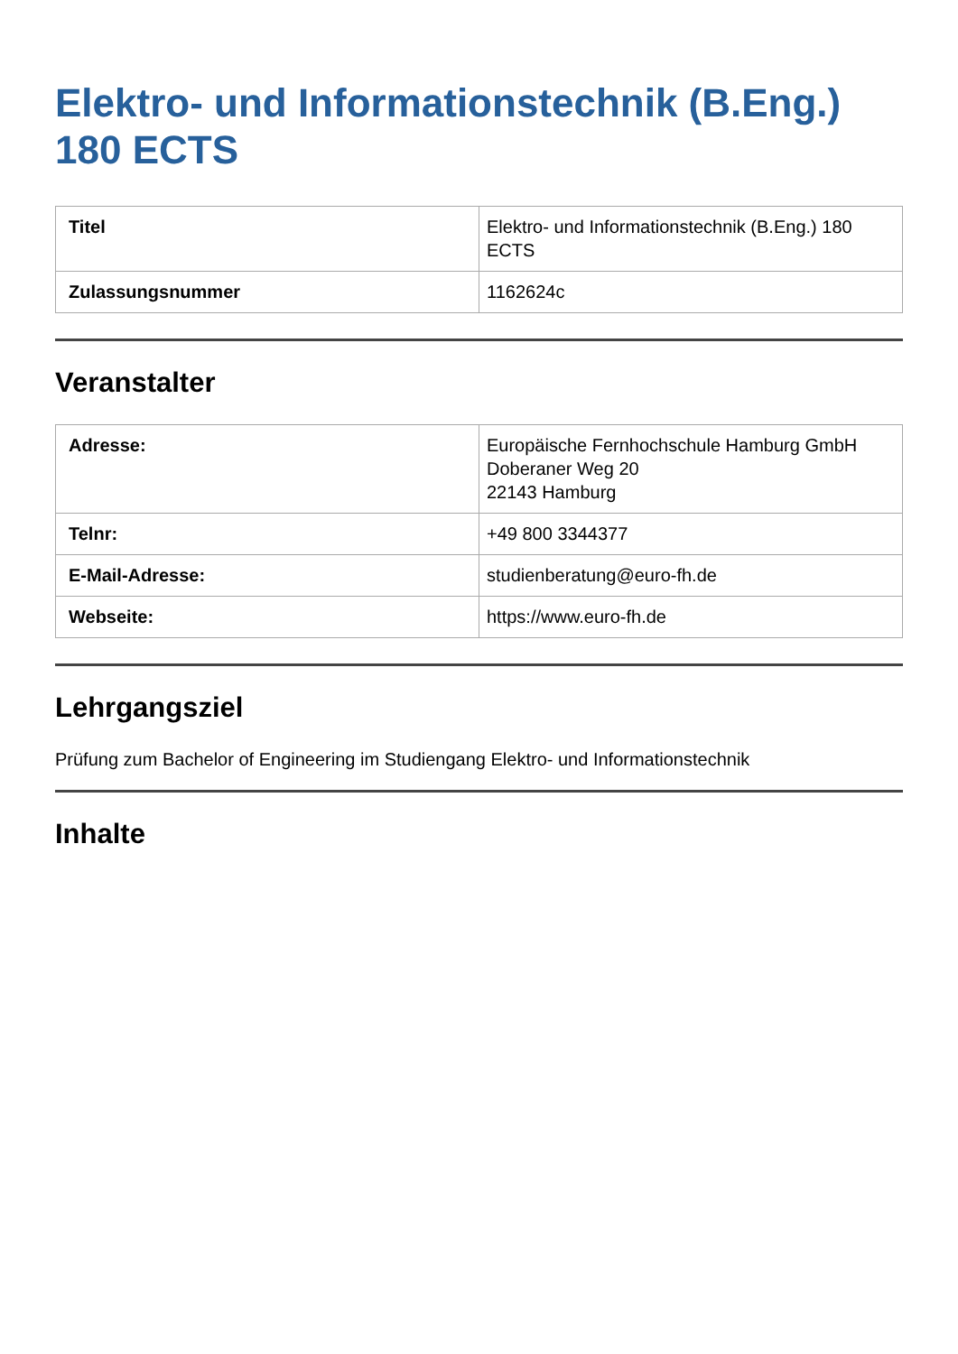Elektro- und Informationstechnik (B.Eng.) 180 ECTS
| Titel | Elektro- und Informationstechnik (B.Eng.) 180 ECTS |
| Zulassungsnummer | 1162624c |
Veranstalter
| Adresse: | Europäische Fernhochschule Hamburg GmbH Doberaner Weg 20 22143 Hamburg |
| Telnr: | +49 800 3344377 |
| E-Mail-Adresse: | studienberatung@euro-fh.de |
| Webseite: | https://www.euro-fh.de |
Lehrgangsziel
Prüfung zum Bachelor of Engineering im Studiengang Elektro- und Informationstechnik
Inhalte